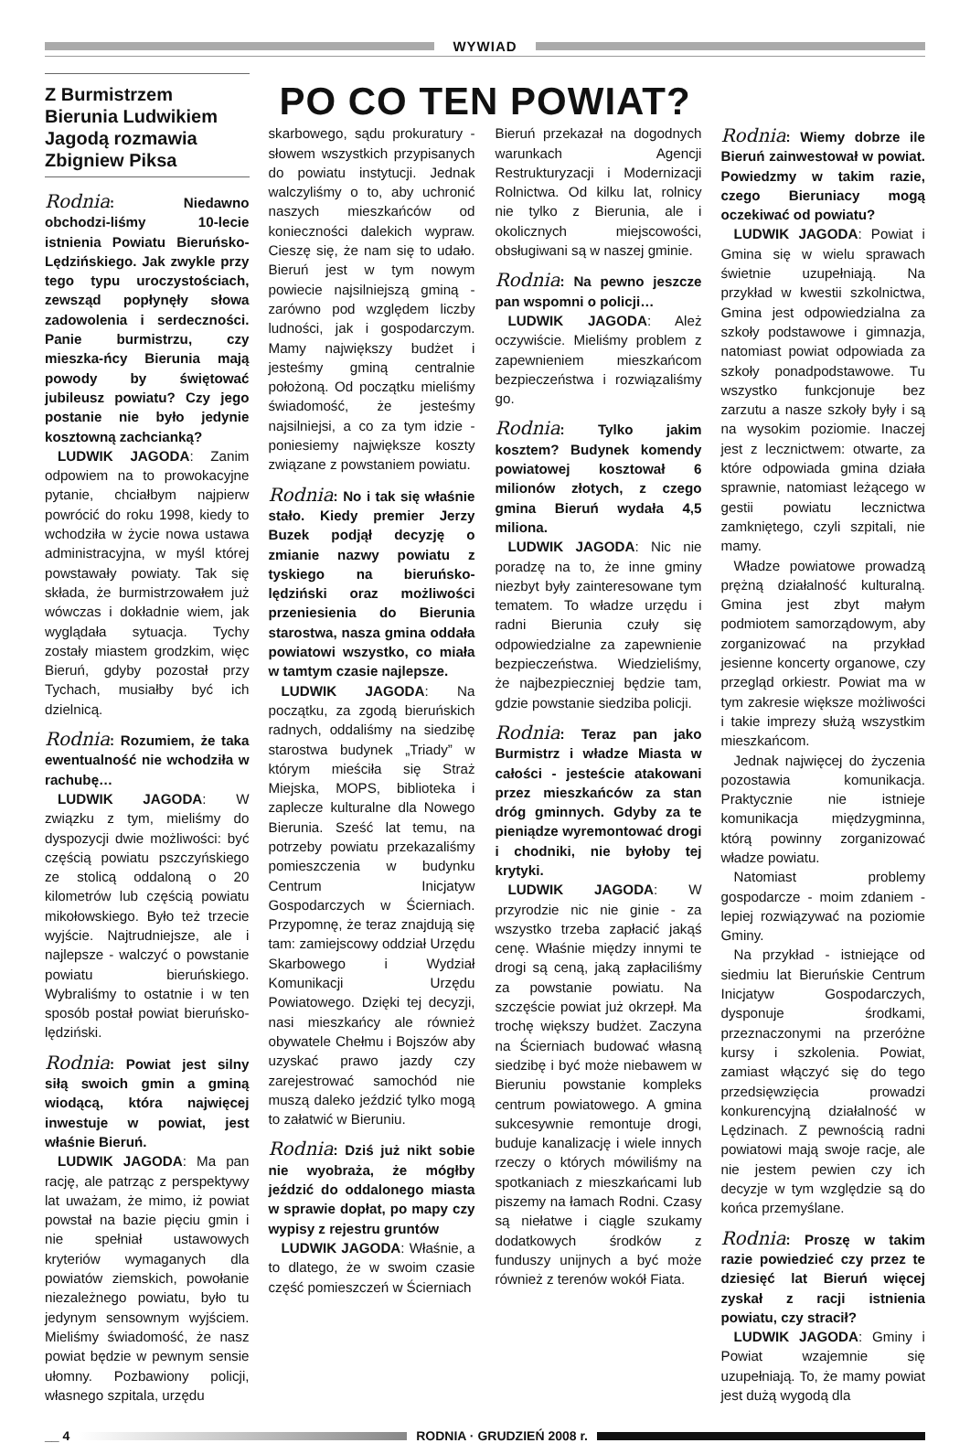WYWIAD
Z Burmistrzem Bierunia Ludwikiem Jagodą rozmawia Zbigniew Piksa
Rodnia: Niedawno obchodzi-liśmy 10-lecie istnienia Powiatu Bieruńsko-Lędzińskiego. Jak zwykle przy tego typu uroczystościach, zewsząd popłynęły słowa zadowolenia i serdeczności. Panie burmistrzu, czy mieszka-ńcy Bierunia mają powody by świętować jubileusz powiatu? Czy jego postanie nie było jedynie kosztowną zachcianką?
LUDWIK JAGODA: Zanim odpowiem na to prowokacyjne pytanie, chciałbym najpierw powrócić do roku 1998, kiedy to wchodziła w życie nowa ustawa administracyjna, w myśl której powstawały powiaty. Tak się składa, że burmistrzowałem już wówczas i dokładnie wiem, jak wyglądała sytuacja. Tychy zostały miastem grodzkim, więc Bieruń, gdyby pozostał przy Tychach, musiałby być ich dzielnicą.
Rodnia: Rozumiem, że taka ewentualność nie wchodziła w rachubę…
LUDWIK JAGODA: W związku z tym, mieliśmy do dyspozycji dwie możliwości: być częścią powiatu pszczyńskiego ze stolicą oddaloną o 20 kilometrów lub częścią powiatu mikołowskiego. Było też trzecie wyjście. Najtrudniejsze, ale i najlepsze - walczyć o powstanie powiatu bieruńskiego. Wybraliśmy to ostatnie i w ten sposób postał powiat bieruńsko-lędziński.
Rodnia: Powiat jest silny siłą swoich gmin a gminą wiodącą, która najwięcej inwestuje w powiat, jest właśnie Bieruń.
LUDWIK JAGODA: Ma pan rację, ale patrząc z perspektywy lat uważam, że mimo, iż powiat powstał na bazie pięciu gmin i nie spełniał ustawowych kryteriów wymaganych dla powiatów ziemskich, powołanie niezależnego powiatu, było tu jedynym sensownym wyjściem. Mieliśmy świadomość, że nasz powiat będzie w pewnym sensie ułomny. Pozbawiony policji, własnego szpitala, urzędu
PO CO TEN POWIAT?
skarbowego, sądu prokuratury - słowem wszystkich przypisanych do powiatu instytucji. Jednak walczyliśmy o to, aby uchronić naszych mieszkańców od konieczności dalekich wypraw. Cieszę się, że nam się to udało. Bieruń jest w tym nowym powiecie najsilniejszą gminą - zarówno pod względem liczby ludności, jak i gospodarczym. Mamy największy budżet i jesteśmy gminą centralnie położoną. Od początku mieliśmy świadomość, że jesteśmy najsilniejsi, a co za tym idzie - poniesiemy największe koszty związane z powstaniem powiatu.
Rodnia: No i tak się właśnie stało. Kiedy premier Jerzy Buzek podjął decyzję o zmianie nazwy powiatu z tyskiego na bieruńsko-lędziński oraz możliwości przeniesienia do Bierunia starostwa, nasza gmina oddała powiatowi wszystko, co miała w tamtym czasie najlepsze.
LUDWIK JAGODA: Na początku, za zgodą bieruńskich radnych, oddaliśmy na siedzibę starostwa budynek „Triady” w którym mieściła się Straż Miejska, MOPS, biblioteka i zaplecze kulturalne dla Nowego Bierunia. Sześć lat temu, na potrzeby powiatu przekazaliśmy pomieszczenia w budynku Centrum Inicjatyw Gospodarczych w Ścierniach. Przypomnę, że teraz znajdują się tam: zamiejscowy oddział Urzędu Skarbowego i Wydział Komunikacji Urzędu Powiatowego. Dzięki tej decyzji, nasi mieszkańcy ale również obywatele Chełmu i Bojszów aby uzyskać prawo jazdy czy zarejestrować samochód nie muszą daleko jeździć tylko mogą to załatwić w Bieruniu.
Rodnia: Dziś już nikt sobie nie wyobraża, że mógłby jeździć do oddalonego miasta w sprawie dopłat, po mapy czy wypisy z rejestru gruntów
LUDWIK JAGODA: Właśnie, a to dlatego, że w swoim czasie część pomieszczeń w Ścierniach
Bieruń przekazał na dogodnych warunkach Agencji Restrukturyzacji i Modernizacji Rolnictwa. Od kilku lat, rolnicy nie tylko z Bierunia, ale i okolicznych miejscowości, obsługiwani są w naszej gminie.
Rodnia: Na pewno jeszcze pan wspomni o policji…
LUDWIK JAGODA: Ależ oczywiście. Mieliśmy problem z zapewnieniem mieszkańcom bezpieczeństwa i rozwiązaliśmy go.
Rodnia: Tylko jakim kosztem? Budynek komendy powiatowej kosztował 6 milionów złotych, z czego gmina Bieruń wydała 4,5 miliona.
LUDWIK JAGODA: Nic nie poradzę na to, że inne gminy niezbyt były zainteresowane tym tematem. To władze urzędu i radni Bierunia czuły się odpowiedzialne za zapewnienie bezpieczeństwa. Wiedzieliśmy, że najbezpieczniej będzie tam, gdzie powstanie siedziba policji.
Rodnia: Teraz pan jako Burmistrz i władze Miasta w całości - jesteście atakowani przez mieszkańców za stan dróg gminnych. Gdyby za te pieniądze wyremontować drogi i chodniki, nie byłoby tej krytyki.
LUDWIK JAGODA: W przyrodzie nic nie ginie - za wszystko trzeba zapłacić jakąś cenę. Właśnie między innymi te drogi są ceną, jaką zapłaciliśmy za powstanie powiatu. Na szczęście powiat już okrzepł. Ma trochę większy budżet. Zaczyna na Ścierniach budować własną siedzibę i być może niebawem w Bieruniu powstanie kompleks centrum powiatowego. A gmina sukcesywnie remontuje drogi, buduje kanalizację i wiele innych rzeczy o których mówiliśmy na spotkaniach z mieszkańcami lub piszemy na łamach Rodni. Czasy są niełatwe i ciągle szukamy dodatkowych środków z funduszy unijnych a być może również z terenów wokół Fiata.
Rodnia: Wiemy dobrze ile Bieruń zainwestował w powiat. Powiedzmy w takim razie, czego Bieruniacy mogą oczekiwać od powiatu?
LUDWIK JAGODA: Powiat i Gmina się w wielu sprawach świetnie uzupełniają. Na przykład w kwestii szkolnictwa, Gmina jest odpowiedzialna za szkoły podstawowe i gimnazja, natomiast powiat odpowiada za szkoły ponadpodstawowe. Tu wszystko funkcjonuje bez zarzutu a nasze szkoły były i są na wysokim poziomie. Inaczej jest z lecznictwem: otwarte, za które odpowiada gmina działa sprawnie, natomiast leżącego w gestii powiatu lecznictwa zamkniętego, czyli szpitali, nie mamy.
Władze powiatowe prowadzą prężną działalność kulturalną. Gmina jest zbyt małym podmiotem samorządowym, aby zorganizować na przykład jesienne koncerty organowe, czy przegląd orkiestr. Powiat ma w tym zakresie większe możliwości i takie imprezy służą wszystkim mieszkańcom.
Jednak najwięcej do życzenia pozostawia komunikacja. Praktycznie nie istnieje komunikacja międzygminna, którą powinny zorganizować władze powiatu.
Natomiast problemy gospodarcze - moim zdaniem - lepiej rozwiązywać na poziomie Gminy.
Na przykład - istniejące od siedmiu lat Bieruńskie Centrum Inicjatyw Gospodarczych, dysponuje środkami, przeznaczonymi na przeróżne kursy i szkolenia. Powiat, zamiast włączyć się do tego przedsięwzięcia prowadzi konkurencyjną działalność w Lędzinach. Z pewnością radni powiatowi mają swoje racje, ale nie jestem pewien czy ich decyzje w tym względzie są do końca przemyślane.
Rodnia: Proszę w takim razie powiedzieć czy przez te dziesięć lat Bieruń więcej zyskał z racji istnienia powiatu, czy stracił?
LUDWIK JAGODA: Gminy i Powiat wzajemnie się uzupełniają. To, że mamy powiat jest dużą wygodą dla
__ 4 RODNIA · GRUDZIEŃ 2008 r.